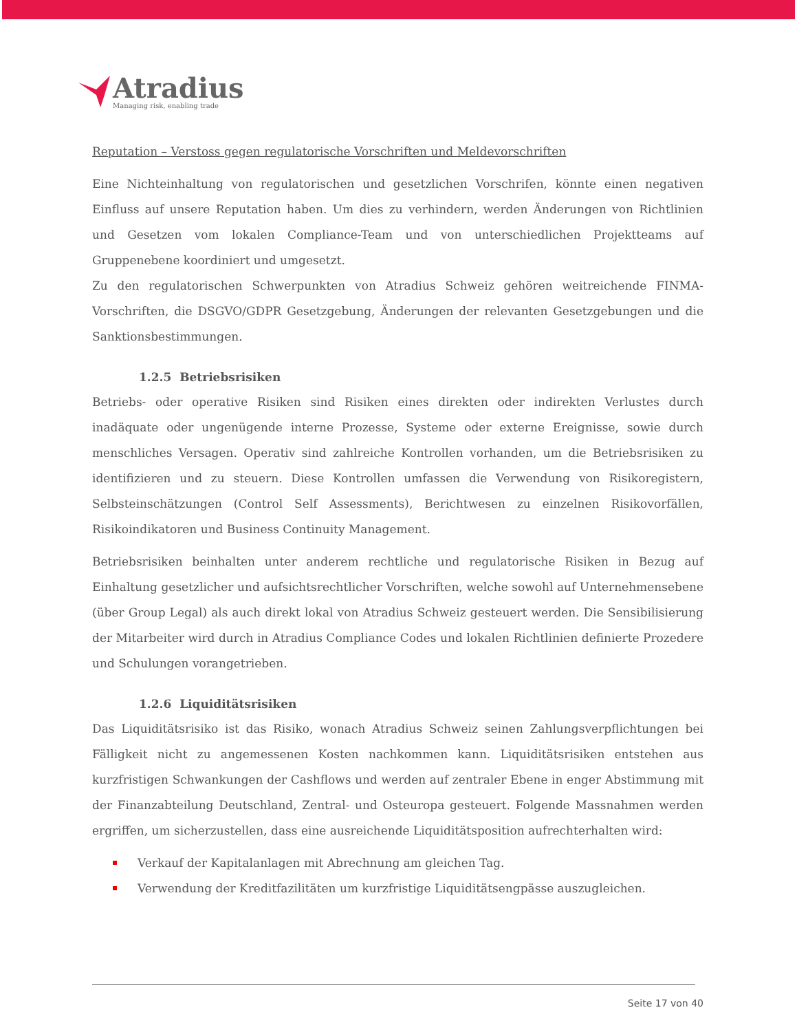Atradius
Managing risk, enabling trade
Reputation – Verstoss gegen regulatorische Vorschriften und Meldevorschriften
Eine Nichteinhaltung von regulatorischen und gesetzlichen Vorschrifen, könnte einen negativen Einfluss auf unsere Reputation haben. Um dies zu verhindern, werden Änderungen von Richtlinien und Gesetzen vom lokalen Compliance-Team und von unterschiedlichen Projektteams auf Gruppenebene koordiniert und umgesetzt.
Zu den regulatorischen Schwerpunkten von Atradius Schweiz gehören weitreichende FINMA-Vorschriften, die DSGVO/GDPR Gesetzgebung, Änderungen der relevanten Gesetzgebungen und die Sanktionsbestimmungen.
1.2.5 Betriebsrisiken
Betriebs- oder operative Risiken sind Risiken eines direkten oder indirekten Verlustes durch inadäquate oder ungenügende interne Prozesse, Systeme oder externe Ereignisse, sowie durch menschliches Versagen. Operativ sind zahlreiche Kontrollen vorhanden, um die Betriebsrisiken zu identifizieren und zu steuern. Diese Kontrollen umfassen die Verwendung von Risikoregistern, Selbsteinschätzungen (Control Self Assessments), Berichtwesen zu einzelnen Risikovorfällen, Risikoindikatoren und Business Continuity Management.
Betriebsrisiken beinhalten unter anderem rechtliche und regulatorische Risiken in Bezug auf Einhaltung gesetzlicher und aufsichtsrechtlicher Vorschriften, welche sowohl auf Unternehmensebene (über Group Legal) als auch direkt lokal von Atradius Schweiz gesteuert werden. Die Sensibilisierung der Mitarbeiter wird durch in Atradius Compliance Codes und lokalen Richtlinien definierte Prozedere und Schulungen vorangetrieben.
1.2.6 Liquiditätsrisiken
Das Liquiditätsrisiko ist das Risiko, wonach Atradius Schweiz seinen Zahlungsverpflichtungen bei Fälligkeit nicht zu angemessenen Kosten nachkommen kann. Liquiditätsrisiken entstehen aus kurzfristigen Schwankungen der Cashflows und werden auf zentraler Ebene in enger Abstimmung mit der Finanzabteilung Deutschland, Zentral- und Osteuropa gesteuert. Folgende Massnahmen werden ergriffen, um sicherzustellen, dass eine ausreichende Liquiditätsposition aufrechterhalten wird:
Verkauf der Kapitalanlagen mit Abrechnung am gleichen Tag.
Verwendung der Kreditfazilitäten um kurzfristige Liquiditätsengpässe auszugleichen.
Seite 17 von 40